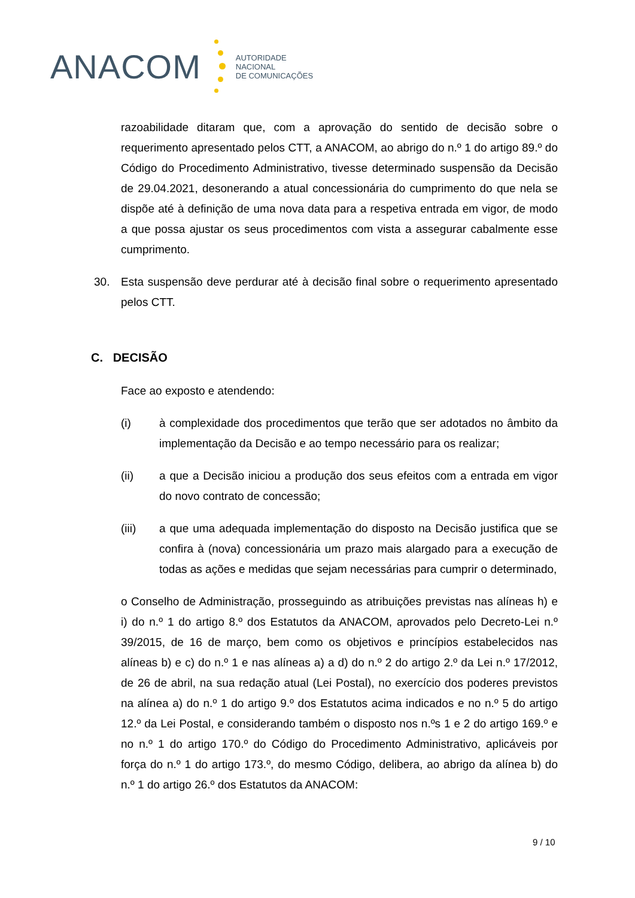ANACOM
AUTORIDADE
NACIONAL
DE COMUNICAÇÕES
razoabilidade ditaram que, com a aprovação do sentido de decisão sobre o requerimento apresentado pelos CTT, a ANACOM, ao abrigo do n.º 1 do artigo 89.º do Código do Procedimento Administrativo, tivesse determinado suspensão da Decisão de 29.04.2021, desonerando a atual concessionária do cumprimento do que nela se dispõe até à definição de uma nova data para a respetiva entrada em vigor, de modo a que possa ajustar os seus procedimentos com vista a assegurar cabalmente esse cumprimento.
30. Esta suspensão deve perdurar até à decisão final sobre o requerimento apresentado pelos CTT.
C. DECISÃO
Face ao exposto e atendendo:
(i) à complexidade dos procedimentos que terão que ser adotados no âmbito da implementação da Decisão e ao tempo necessário para os realizar;
(ii) a que a Decisão iniciou a produção dos seus efeitos com a entrada em vigor do novo contrato de concessão;
(iii) a que uma adequada implementação do disposto na Decisão justifica que se confira à (nova) concessionária um prazo mais alargado para a execução de todas as ações e medidas que sejam necessárias para cumprir o determinado,
o Conselho de Administração, prosseguindo as atribuições previstas nas alíneas h) e i) do n.º 1 do artigo 8.º dos Estatutos da ANACOM, aprovados pelo Decreto-Lei n.º 39/2015, de 16 de março, bem como os objetivos e princípios estabelecidos nas alíneas b) e c) do n.º 1 e nas alíneas a) a d) do n.º 2 do artigo 2.º da Lei n.º 17/2012, de 26 de abril, na sua redação atual (Lei Postal), no exercício dos poderes previstos na alínea a) do n.º 1 do artigo 9.º dos Estatutos acima indicados e no n.º 5 do artigo 12.º da Lei Postal, e considerando também o disposto nos n.ºs 1 e 2 do artigo 169.º e no n.º 1 do artigo 170.º do Código do Procedimento Administrativo, aplicáveis por força do n.º 1 do artigo 173.º, do mesmo Código, delibera, ao abrigo da alínea b) do n.º 1 do artigo 26.º dos Estatutos da ANACOM:
9 / 10